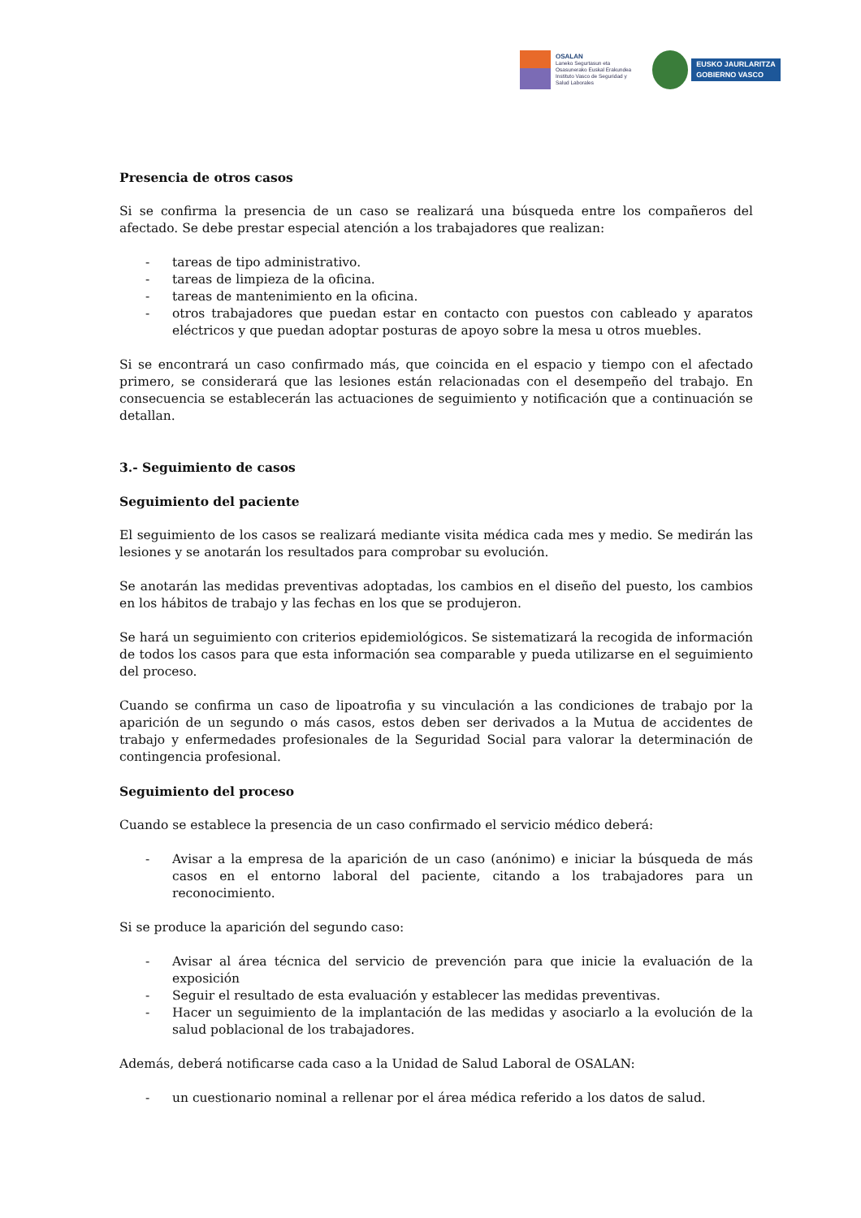OSALAN
Laneko Segurtasun eta
Osasunerako Euskal Erakundea
Instituto Vasco de Seguridad y
Salud Laborales
EUSKO JAURLARITZA
GOBIERNO VASCO
Presencia de otros casos
Si se confirma la presencia de un caso se realizará una búsqueda entre los compañeros del afectado. Se debe prestar especial atención a los trabajadores que realizan:
- tareas de tipo administrativo.
- tareas de limpieza de la oficina.
- tareas de mantenimiento en la oficina.
- otros trabajadores que puedan estar en contacto con puestos con cableado y aparatos eléctricos y que puedan adoptar posturas de apoyo sobre la mesa u otros muebles.
Si se encontrará un caso confirmado más, que coincida en el espacio y tiempo con el afectado primero, se considerará que las lesiones están relacionadas con el desempeño del trabajo. En consecuencia se establecerán las actuaciones de seguimiento y notificación que a continuación se detallan.
3.- Seguimiento de casos
Seguimiento del paciente
El seguimiento de los casos se realizará mediante visita médica cada mes y medio. Se medirán las lesiones y se anotarán los resultados para comprobar su evolución.
Se anotarán las medidas preventivas adoptadas, los cambios en el diseño del puesto, los cambios en los hábitos de trabajo y las fechas en los que se produjeron.
Se hará un seguimiento con criterios epidemiológicos. Se sistematizará la recogida de información de todos los casos para que esta información sea comparable y pueda utilizarse en el seguimiento del proceso.
Cuando se confirma un caso de lipoatrofia y su vinculación a las condiciones de trabajo por la aparición de un segundo o más casos, estos deben ser derivados a la Mutua de accidentes de trabajo y enfermedades profesionales de la Seguridad Social para valorar la determinación de contingencia profesional.
Seguimiento del proceso
Cuando se establece la presencia de un caso confirmado el servicio médico deberá:
- Avisar a la empresa de la aparición de un caso (anónimo) e iniciar la búsqueda de más casos en el entorno laboral del paciente, citando a los trabajadores para un reconocimiento.
Si se produce la aparición del segundo caso:
- Avisar al área técnica del servicio de prevención para que inicie la evaluación de la exposición
- Seguir el resultado de esta evaluación y establecer las medidas preventivas.
- Hacer un seguimiento de la implantación de las medidas y asociarlo a la evolución de la salud poblacional de los trabajadores.
Además, deberá notificarse cada caso a la Unidad de Salud Laboral de OSALAN:
- un cuestionario nominal a rellenar por el área médica referido a los datos de salud.